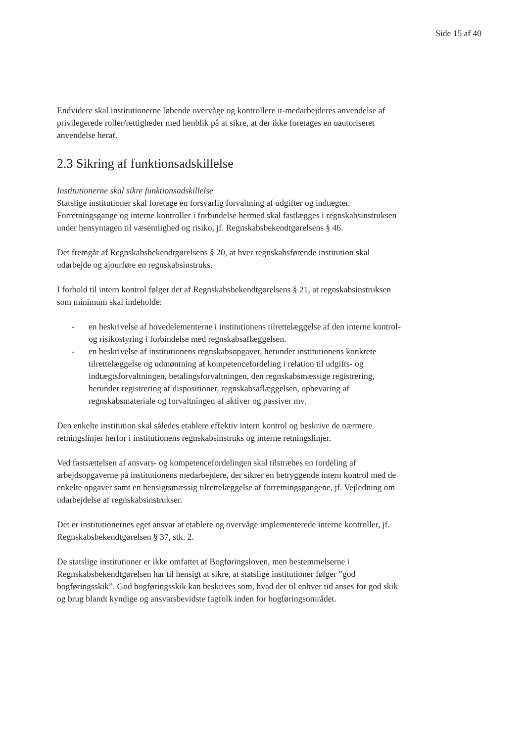Side 15 af 40
Endvidere skal institutionerne løbende overvåge og kontrollere it-medarbejderes anvendelse af privilegerede roller/rettigheder med henblik på at sikre, at der ikke foretages en uautoriseret anvendelse heraf.
2.3 Sikring af funktionsadskillelse
Institutionerne skal sikre funktionsadskillelse
Statslige institutioner skal foretage en forsvarlig forvaltning af udgifter og indtægter. Forretningsgange og interne kontroller i forbindelse hermed skal fastlægges i regnskabsinstruksen under hensyntagen til væsentlighed og risiko, jf. Regnskabsbekendtgørelsens § 46.
Det fremgår af Regnskabsbekendtgørelsens § 20, at hver regnskabsførende institution skal udarbejde og ajourføre en regnskabsinstruks.
I forhold til intern kontrol følger det af Regnskabsbekendtgørelsens § 21, at regnskabsinstruksen som minimum skal indeholde:
- en beskrivelse af hovedelementerne i institutionens tilrettelæggelse af den interne kontrol- og risikostyring i forbindelse med regnskabsaflæggelsen.
- en beskrivelse af institutionens regnskabsopgaver, herunder institutionens konkrete tilrettelæggelse og udmøntning af kompetencefordeling i relation til udgifts- og indtægtsforvaltningen, betalingsforvaltningen, den regnskabsmæssige registrering, herunder registrering af dispositioner, regnskabsaflæggelsen, opbevaring af regnskabsmateriale og forvaltningen af aktiver og passiver mv.
Den enkelte institution skal således etablere effektiv intern kontrol og beskrive de nærmere retningslinjer herfor i institutionens regnskabsinstruks og interne retningslinjer.
Ved fastsættelsen af ansvars- og kompetencefordelingen skal tilstræbes en fordeling af arbejdsopgaverne på institutionens medarbejdere, der sikrer en betryggende intern kontrol med de enkelte opgaver samt en hensigtsmæssig tilrettelæggelse af forretningsgangene, jf. Vejledning om udarbejdelse af regnskabsinstrukser.
Det er institutionernes eget ansvar at etablere og overvåge implementerede interne kontroller, jf. Regnskabsbekendtgørelsen § 37, stk. 2.
De statslige institutioner er ikke omfattet af Bogføringsloven, men bestemmelserne i Regnskabsbekendtgørelsen har til hensigt at sikre, at statslige institutioner følger ”god bogføringsskik”. God bogføringsskik kan beskrives som, hvad der til enhver tid anses for god skik og brug blandt kyndige og ansvarsbevidste fagfolk inden for bogføringsområdet.